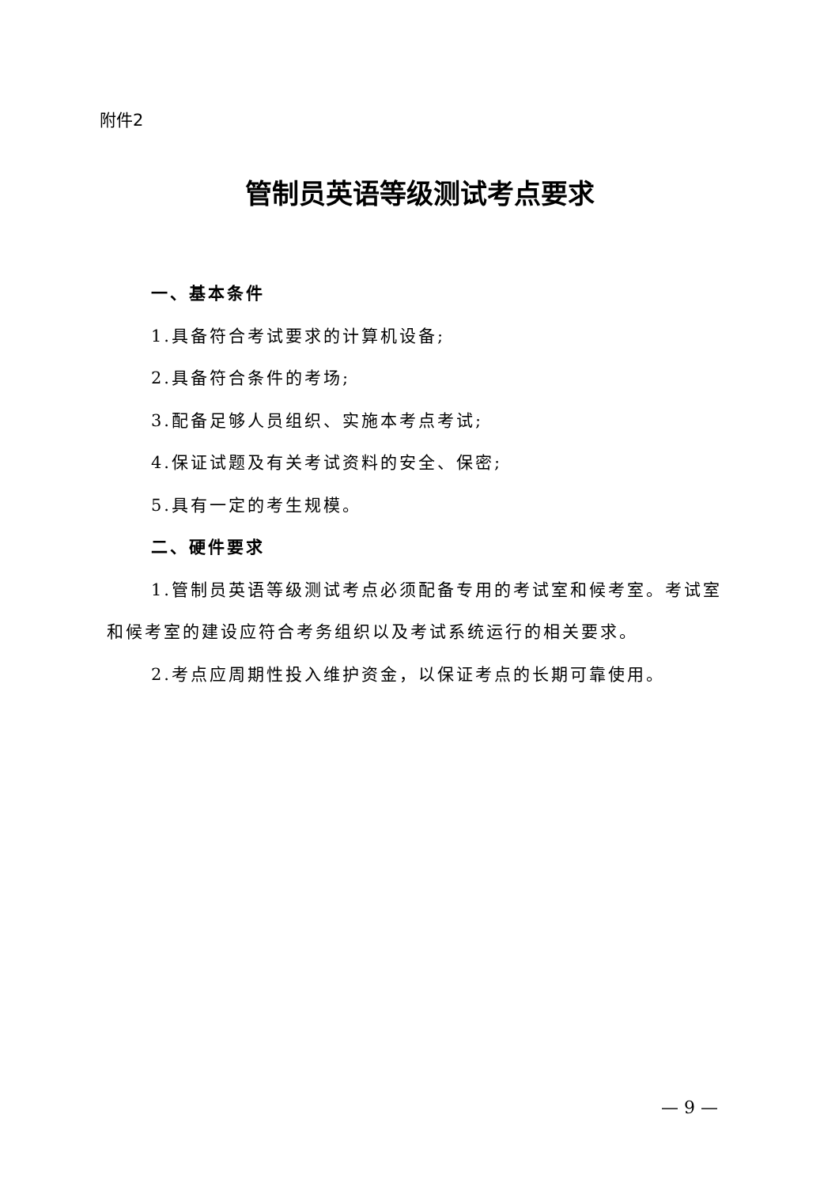附件2
管制员英语等级测试考点要求
一、基本条件
1.具备符合考试要求的计算机设备;
2.具备符合条件的考场;
3.配备足够人员组织、实施本考点考试;
4.保证试题及有关考试资料的安全、保密;
5.具有一定的考生规模。
二、硬件要求
1.管制员英语等级测试考点必须配备专用的考试室和候考室。考试室和候考室的建设应符合考务组织以及考试系统运行的相关要求。
2.考点应周期性投入维护资金，以保证考点的长期可靠使用。
— 9 —